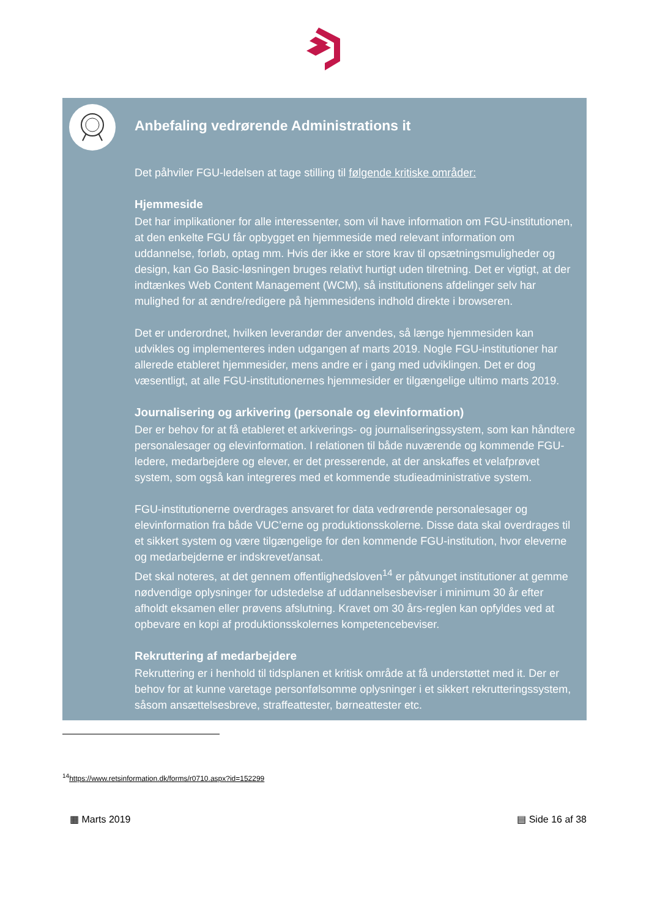Anbefaling vedrørende Administrations it
Det påhviler FGU-ledelsen at tage stilling til følgende kritiske områder:
Hjemmeside
Det har implikationer for alle interessenter, som vil have information om FGU-institutionen, at den enkelte FGU får opbygget en hjemmeside med relevant information om uddannelse, forløb, optag mm. Hvis der ikke er store krav til opsætningsmuligheder og design, kan Go Basic-løsningen bruges relativt hurtigt uden tilretning. Det er vigtigt, at der indtænkes Web Content Management (WCM), så institutionens afdelinger selv har mulighed for at ændre/redigere på hjemmesidens indhold direkte i browseren.
Det er underordnet, hvilken leverandør der anvendes, så længe hjemmesiden kan udvikles og implementeres inden udgangen af marts 2019. Nogle FGU-institutioner har allerede etableret hjemmesider, mens andre er i gang med udviklingen. Det er dog væsentligt, at alle FGU-institutionernes hjemmesider er tilgængelige ultimo marts 2019.
Journalisering og arkivering (personale og elevinformation)
Der er behov for at få etableret et arkiverings- og journaliseringssystem, som kan håndtere personalesager og elevinformation. I relationen til både nuværende og kommende FGU-ledere, medarbejdere og elever, er det presserende, at der anskaffes et velafprøvet system, som også kan integreres med et kommende studieadministrative system.
FGU-institutionerne overdrages ansvaret for data vedrørende personalesager og elevinformation fra både VUC’erne og produktionsskolerne. Disse data skal overdrages til et sikkert system og være tilgængelige for den kommende FGU-institution, hvor eleverne og medarbejderne er indskrevet/ansat.
Det skal noteres, at det gennem offentlighedsloven<sup>14</sup> er påtvunget institutioner at gemme nødvendige oplysninger for udstedelse af uddannelsesbeviser i minimum 30 år efter afholdt eksamen eller prøvens afslutning. Kravet om 30 års-reglen kan opfyldes ved at opbevare en kopi af produktionsskolernes kompetencebeviser.
Rekruttering af medarbejdere
Rekruttering er i henhold til tidsplanen et kritisk område at få understøttet med it. Der er behov for at kunne varetage personfølsomme oplysninger i et sikkert rekrutteringssystem, såsom ansættelsesbreve, straffeattester, børneattester etc.
<sup>14</sup> https://www.retsinformation.dk/forms/r0710.aspx?id=152299
▦ Marts 2019 ▤ Side 16 af 38